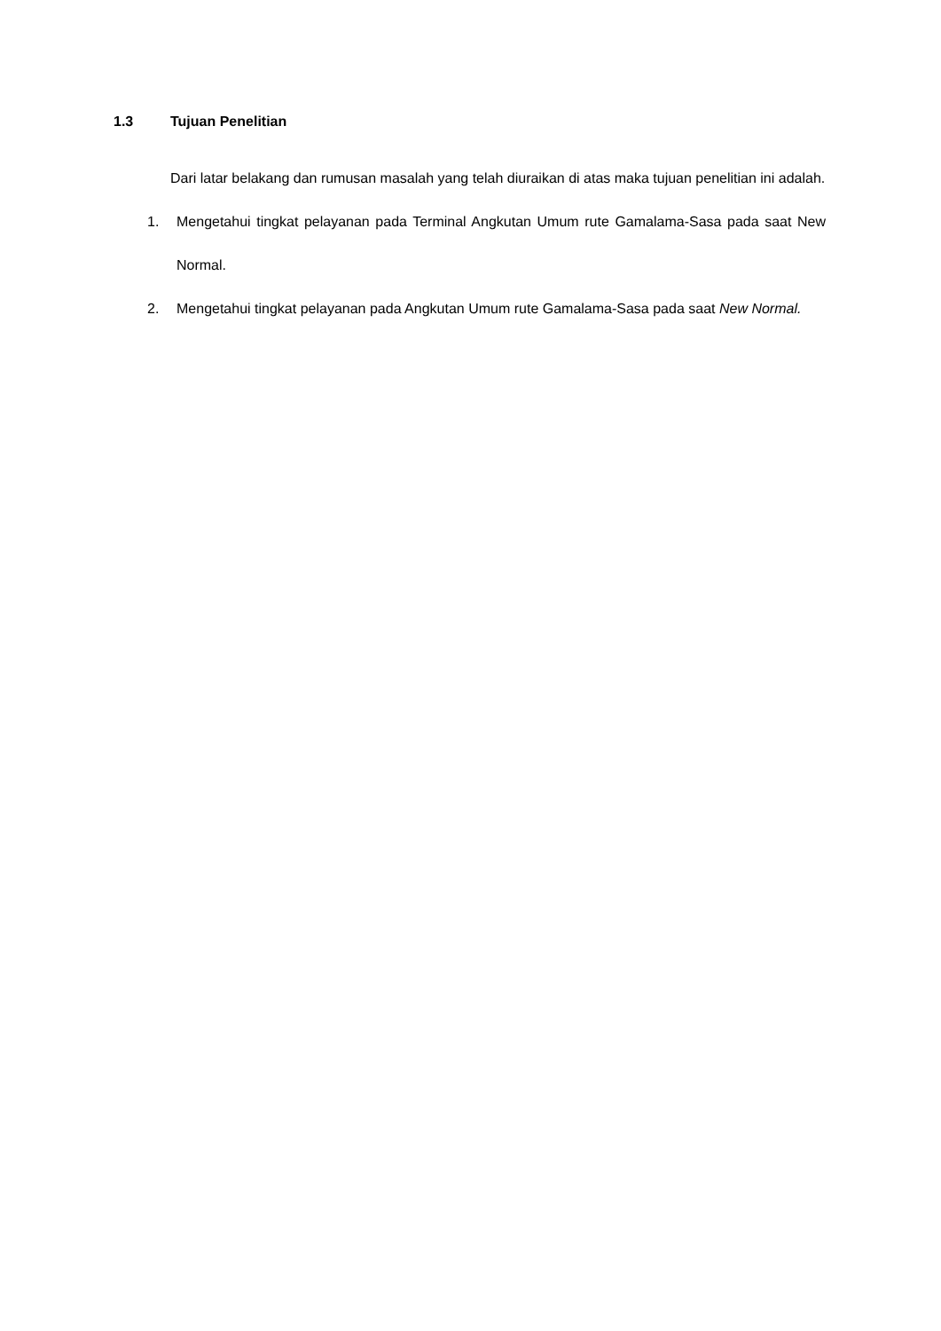1.3 Tujuan Penelitian
Dari latar belakang dan rumusan masalah yang telah diuraikan di atas maka tujuan penelitian ini adalah.
1. Mengetahui tingkat pelayanan pada Terminal Angkutan Umum rute Gamalama-Sasa pada saat New Normal.
2. Mengetahui tingkat pelayanan pada Angkutan Umum rute Gamalama-Sasa pada saat New Normal.